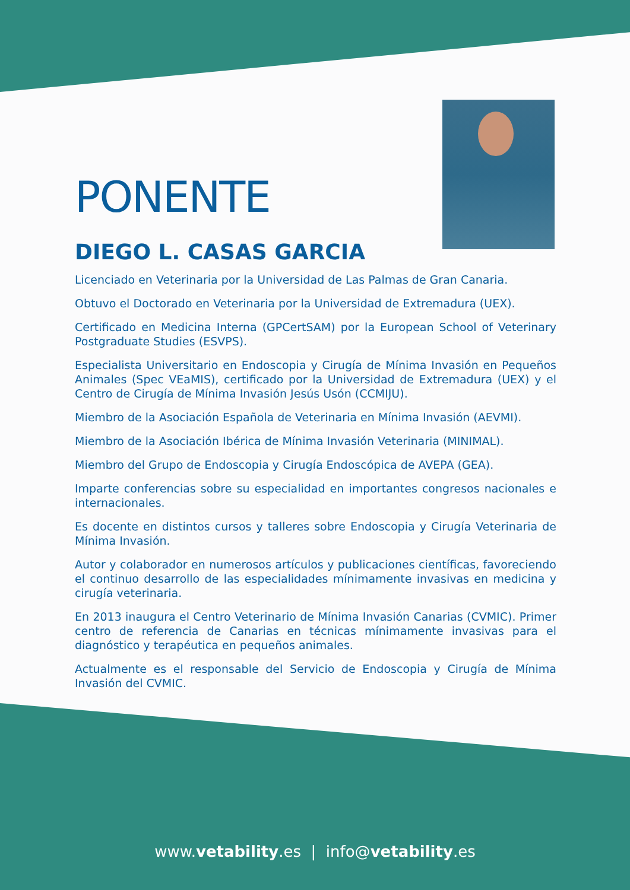PONENTE
DIEGO L. CASAS GARCIA
Licenciado en Veterinaria por la Universidad de Las Palmas de Gran Canaria.
Obtuvo el Doctorado en Veterinaria por la Universidad de Extremadura (UEX).
Certificado en Medicina Interna (GPCertSAM) por la European School of Veterinary Postgraduate Studies (ESVPS).
Especialista Universitario en Endoscopia y Cirugía de Mínima Invasión en Pequeños Animales (Spec VEaMIS), certificado por la Universidad de Extremadura (UEX) y el Centro de Cirugía de Mínima Invasión Jesús Usón (CCMIJU).
Miembro de la Asociación Española de Veterinaria en Mínima Invasión (AEVMI).
Miembro de la Asociación Ibérica de Mínima Invasión Veterinaria (MINIMAL).
Miembro del Grupo de Endoscopia y Cirugía Endoscópica de AVEPA (GEA).
Imparte conferencias sobre su especialidad en importantes congresos nacionales e internacionales.
Es docente en distintos cursos y talleres sobre Endoscopia y Cirugía Veterinaria de Mínima Invasión.
Autor y colaborador en numerosos artículos y publicaciones científicas, favoreciendo el continuo desarrollo de las especialidades mínimamente invasivas en medicina y cirugía veterinaria.
En 2013 inaugura el Centro Veterinario de Mínima Invasión Canarias (CVMIC). Primer centro de referencia de Canarias en técnicas mínimamente invasivas para el diagnóstico y terapéutica en pequeños animales.
Actualmente es el responsable del Servicio de Endoscopia y Cirugía de Mínima Invasión del CVMIC.
www.vetability.es | info@vetability.es